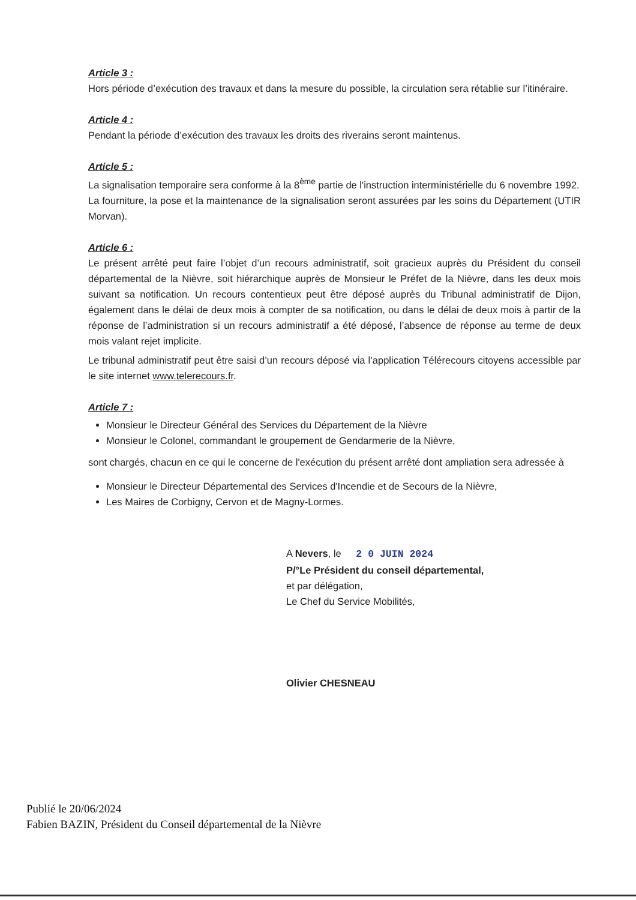Article 3 :
Hors période d’exécution des travaux et dans la mesure du possible, la circulation sera rétablie sur l’itinéraire.
Article 4 :
Pendant la période d’exécution des travaux les droits des riverains seront maintenus.
Article 5 :
La signalisation temporaire sera conforme à la 8<sup>ème</sup> partie de l'instruction interministérielle du 6 novembre 1992.
La fourniture, la pose et la maintenance de la signalisation seront assurées par les soins du Département (UTIR Morvan).
Article 6 :
Le présent arrêté peut faire l’objet d’un recours administratif, soit gracieux auprès du Président du conseil départemental de la Nièvre, soit hiérarchique auprès de Monsieur le Préfet de la Nièvre, dans les deux mois suivant sa notification. Un recours contentieux peut être déposé auprès du Tribunal administratif de Dijon, également dans le délai de deux mois à compter de sa notification, ou dans le délai de deux mois à partir de la réponse de l’administration si un recours administratif a été déposé, l’absence de réponse au terme de deux mois valant rejet implicite.
Le tribunal administratif peut être saisi d’un recours déposé via l’application Télérecours citoyens accessible par le site internet www.telerecours.fr.
Article 7 :
Monsieur le Directeur Général des Services du Département de la Nièvre
Monsieur le Colonel, commandant le groupement de Gendarmerie de la Nièvre,
sont chargés, chacun en ce qui le concerne de l'exécution du présent arrêté dont ampliation sera adressée à
Monsieur le Directeur Départemental des Services d'Incendie et de Secours de la Nièvre,
Les Maires de Corbigny, Cervon et de Magny-Lormes.
A Nevers, le 2 0 JUIN 2024
P/°Le Président du conseil départemental,
et par délégation,
Le Chef du Service Mobilités,
Olivier CHESNEAU
Publié le 20/06/2024
Fabien BAZIN, Président du Conseil départemental de la Nièvre